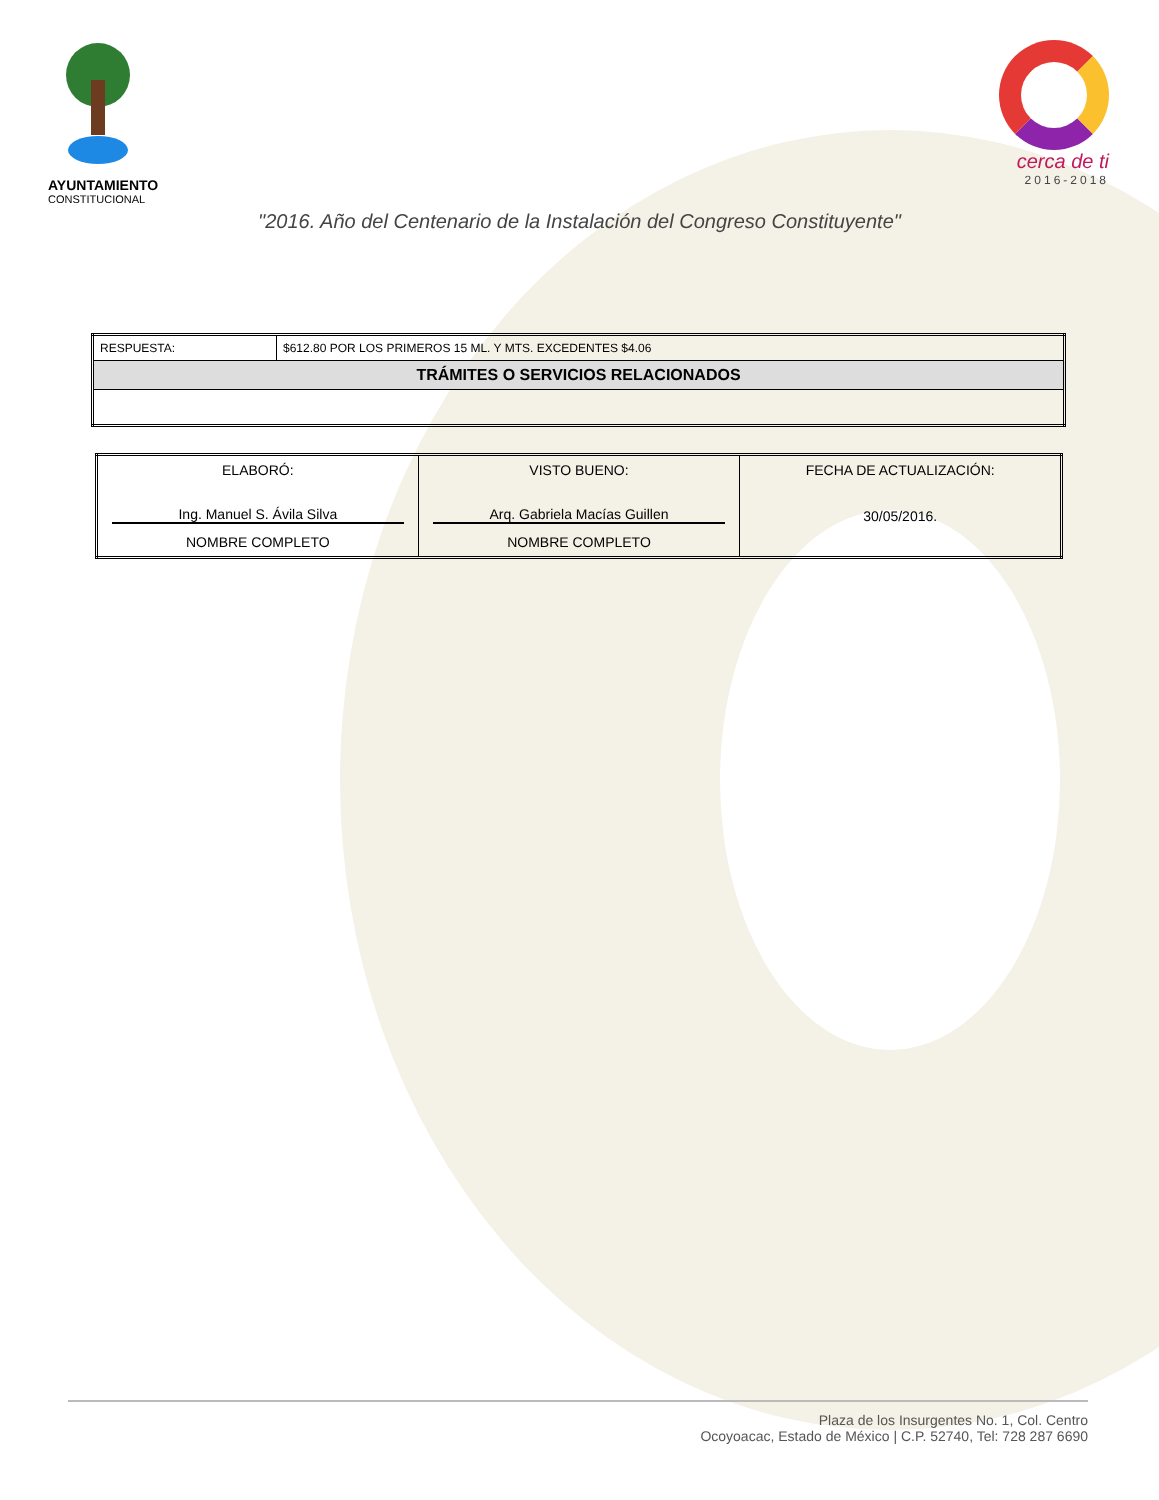AYUNTAMIENTO
CONSTITUCIONAL
cerca de ti
2016-2018
"2016. Año del Centenario de la Instalación del Congreso Constituyente"
| RESPUESTA: | $612.80 POR LOS PRIMEROS 15 ML. Y MTS. EXCEDENTES $4.06 |
| TRÁMITES O SERVICIOS RELACIONADOS | |
| ELABORÓ: Ing. Manuel S. Ávila Silva NOMBRE COMPLETO | VISTO BUENO: Arq. Gabriela Macías Guillen NOMBRE COMPLETO | FECHA DE ACTUALIZACIÓN: 30/05/2016. |
Plaza de los Insurgentes No. 1, Col. Centro
Ocoyoacac, Estado de México | C.P. 52740, Tel: 728 287 6690